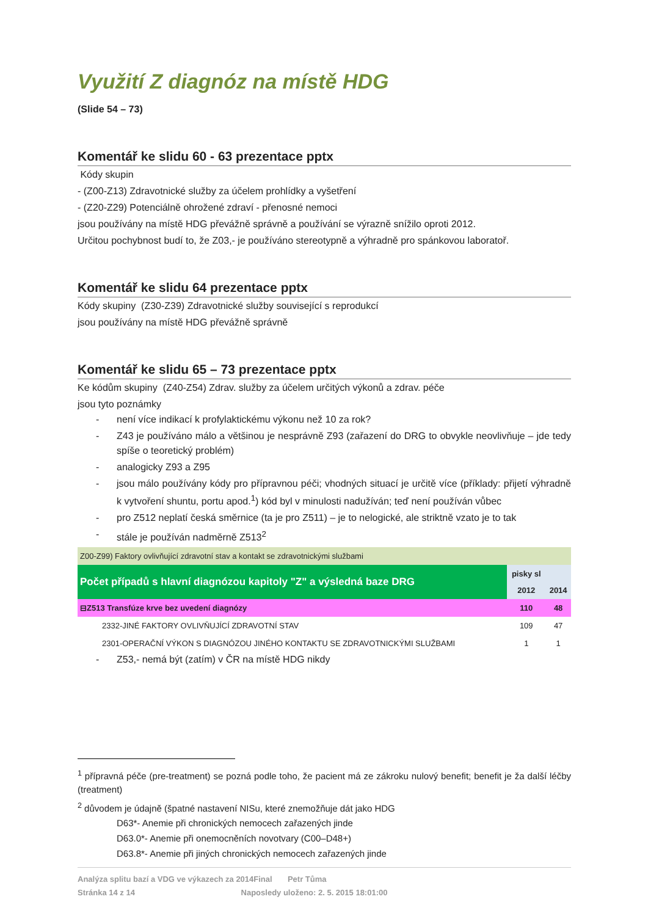Využití Z diagnóz na místě HDG
(Slide 54 – 73)
Komentář ke slidu 60 - 63 prezentace pptx
Kódy skupin
- (Z00-Z13) Zdravotnické služby za účelem prohlídky a vyšetření
- (Z20-Z29) Potenciálně ohrožené zdraví - přenosné nemoci
jsou používány na místě HDG převážně správně a používání se výrazně snížilo oproti 2012.
Určitou pochybnost budí to, že Z03,- je používáno stereotypně a výhradně pro spánkovou laboratoř.
Komentář ke slidu 64 prezentace pptx
Kódy skupiny (Z30-Z39) Zdravotnické služby související s reprodukcí
jsou používány na místě HDG převážně správně
Komentář ke slidu 65 – 73 prezentace pptx
Ke kódům skupiny (Z40-Z54) Zdrav. služby za účelem určitých výkonů a zdrav. péče
jsou tyto poznámky
- není více indikací k profylaktickému výkonu než 10 za rok?
- Z43 je používáno málo a většinou je nesprávně Z93 (zařazení do DRG to obvykle neovlivňuje – jde tedy spíše o teoretický problém)
- analogicky Z93 a Z95
- jsou málo používány kódy pro přípravnou péči; vhodných situací je určitě více (příklady: přijetí výhradně k vytvoření shuntu, portu apod.<sup>1</sup>) kód byl v minulosti nadužíván; teď není používán vůbec
- pro Z512 neplatí česká směrnice (ta je pro Z511) – je to nelogické, ale striktně vzato je to tak
- stále je používán nadměrně Z513<sup>2</sup>
| Z00-Z99) Faktory ovlivňující zdravotní stav a kontakt se zdravotnickými službami | | |
| Počet případů s hlavní diagnózou kapitoly "Z" a výsledná baze DRG | pisky sl 2012 | 2014 |
| ⊟Z513 Transfúze krve bez uvedení diagnózy | 110 | 48 |
| 2332-JINÉ FAKTORY OVLIVŇUJÍCÍ ZDRAVOTNÍ STAV | 109 | 47 |
| 2301-OPERAČNÍ VÝKON S DIAGNÓZOU JINÉHO KONTAKTU SE ZDRAVOTNICKÝMI SLUŽBAMI | 1 | 1 |
- Z53,- nemá být (zatím) v ČR na místě HDG nikdy
<sup>1</sup> přípravná péče (pre-treatment) se pozná podle toho, že pacient má ze zákroku nulový benefit; benefit je ža další léčby (treatment)
<sup>2</sup> důvodem je údajně (špatné nastavení NISu, které znemožňuje dát jako HDG
D63*- Anemie při chronických nemocech zařazených jinde
D63.0*- Anemie při onemocněních novotvary (C00–D48+)
D63.8*- Anemie při jiných chronických nemocech zařazených jinde
Analýza splitu bazí a VDG ve výkazech za 2014Final Petr Tůma
Stránka 14 z 14 Naposledy uloženo: 2. 5. 2015 18:01:00